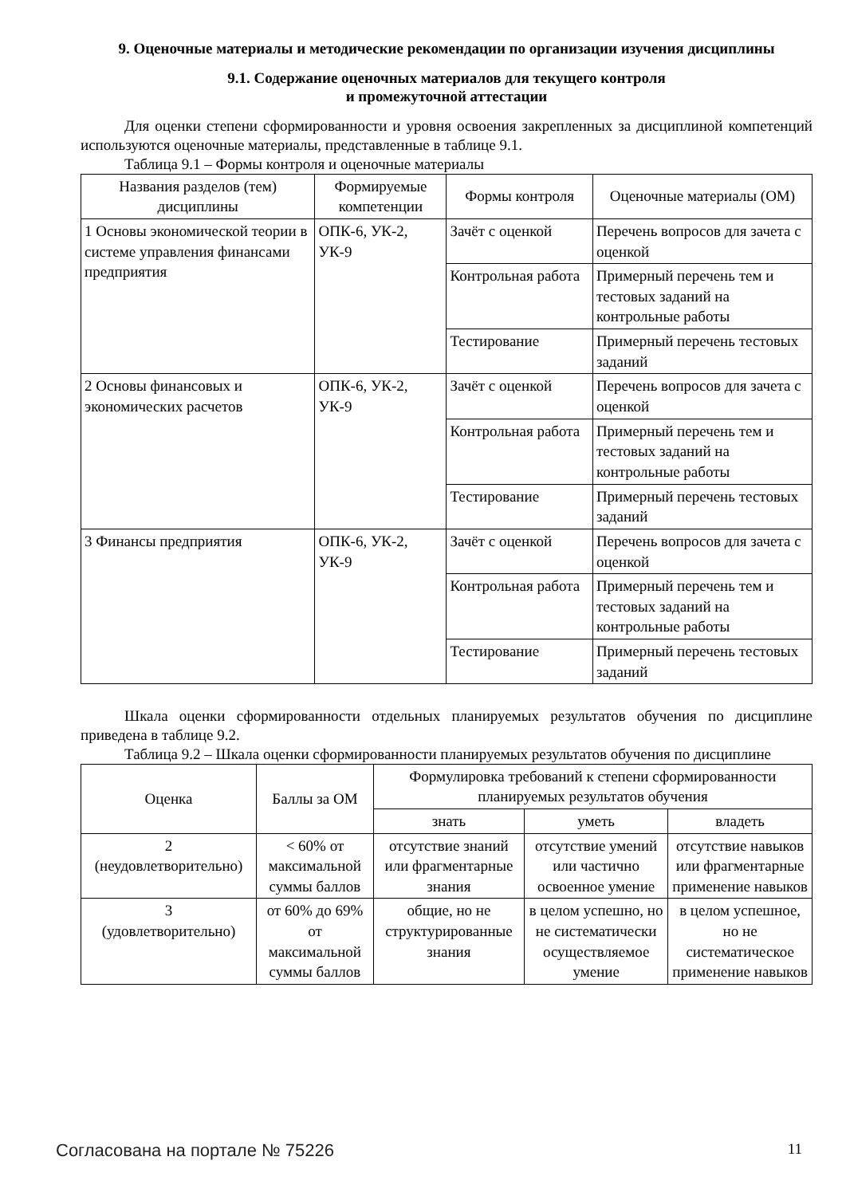9. Оценочные материалы и методические рекомендации по организации изучения дисциплины
9.1. Содержание оценочных материалов для текущего контроля
и промежуточной аттестации
Для оценки степени сформированности и уровня освоения закрепленных за дисциплиной компетенций используются оценочные материалы, представленные в таблице 9.1.
Таблица 9.1 – Формы контроля и оценочные материалы
| Названия разделов (тем) дисциплины | Формируемые компетенции | Формы контроля | Оценочные материалы (ОМ) |
| --- | --- | --- | --- |
| 1 Основы экономической теории в системе управления финансами предприятия | ОПК-6, УК-2, УК-9 | Зачёт с оценкой | Перечень вопросов для зачета с оценкой |
| | | Контрольная работа | Примерный перечень тем и тестовых заданий на контрольные работы |
| | | Тестирование | Примерный перечень тестовых заданий |
| 2 Основы финансовых и экономических расчетов | ОПК-6, УК-2, УК-9 | Зачёт с оценкой | Перечень вопросов для зачета с оценкой |
| | | Контрольная работа | Примерный перечень тем и тестовых заданий на контрольные работы |
| | | Тестирование | Примерный перечень тестовых заданий |
| 3 Финансы предприятия | ОПК-6, УК-2, УК-9 | Зачёт с оценкой | Перечень вопросов для зачета с оценкой |
| | | Контрольная работа | Примерный перечень тем и тестовых заданий на контрольные работы |
| | | Тестирование | Примерный перечень тестовых заданий |
Шкала оценки сформированности отдельных планируемых результатов обучения по дисциплине приведена в таблице 9.2.
Таблица 9.2 – Шкала оценки сформированности планируемых результатов обучения по дисциплине
| Оценка | Баллы за ОМ | Формулировка требований к степени сформированности планируемых результатов обучения | | |
| --- | --- | --- | --- | --- |
| | | знать | уметь | владеть |
| 2 (неудовлетворительно) | < 60% от максимальной суммы баллов | отсутствие знаний или фрагментарные знания | отсутствие умений или частично освоенное умение | отсутствие навыков или фрагментарные применение навыков |
| 3 (удовлетворительно) | от 60% до 69% от максимальной суммы баллов | общие, но не структурированные знания | в целом успешно, но не систематически осуществляемое умение | в целом успешное, но не систематическое применение навыков |
Согласована на портале № 75226 11